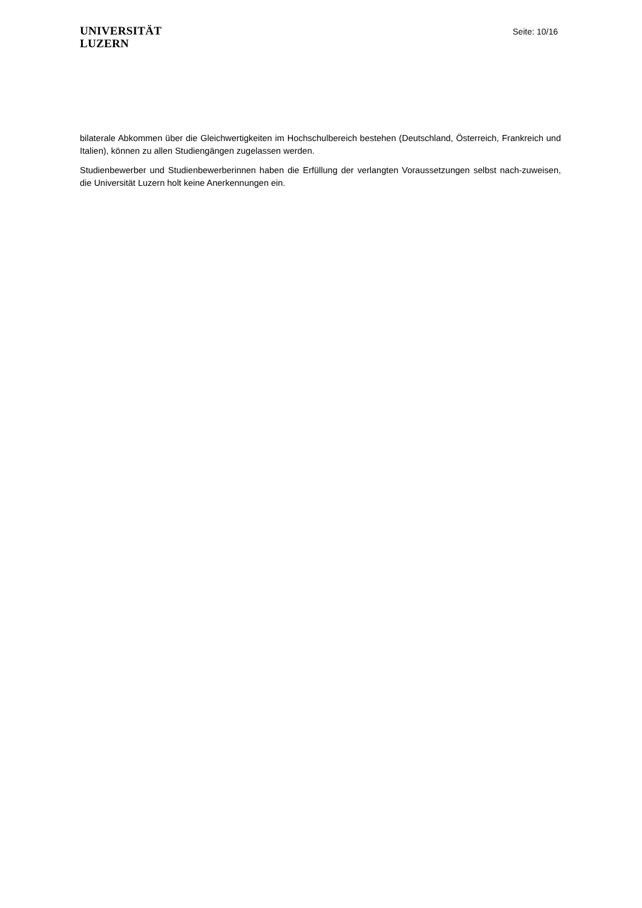UNIVERSITÄT
LUZERN
Seite: 10/16
bilaterale Abkommen über die Gleichwertigkeiten im Hochschulbereich bestehen (Deutschland, Österreich, Frankreich und Italien), können zu allen Studiengängen zugelassen werden.
Studienbewerber und Studienbewerberinnen haben die Erfüllung der verlangten Voraussetzungen selbst nach-zuweisen, die Universität Luzern holt keine Anerkennungen ein.